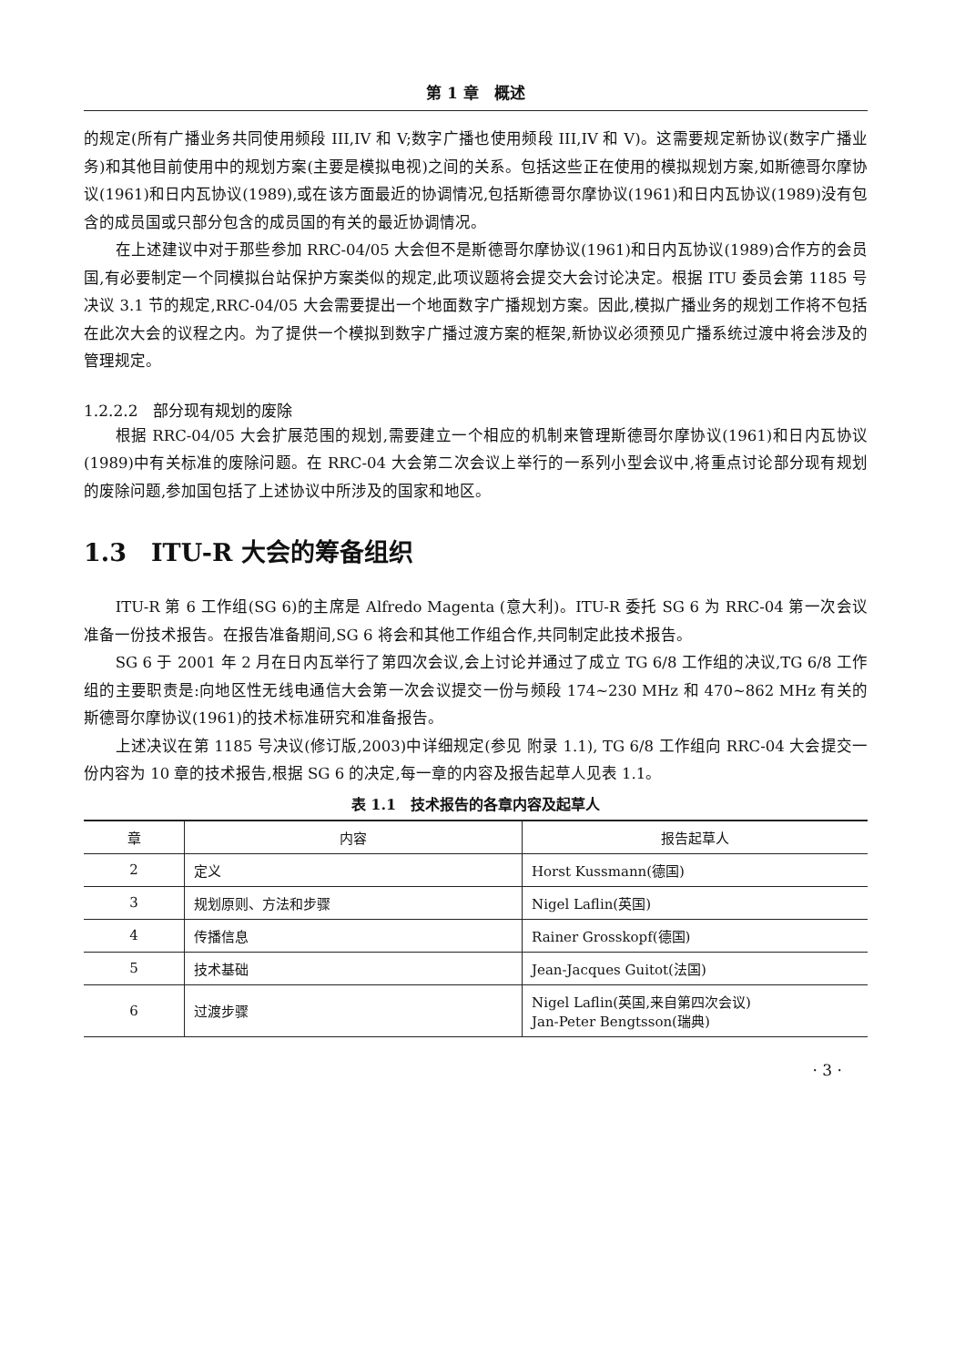第 1 章　概述
的规定(所有广播业务共同使用频段 III,IV 和 V;数字广播也使用频段 III,IV 和 V)。这需要规定新协议(数字广播业务)和其他目前使用中的规划方案(主要是模拟电视)之间的关系。包括这些正在使用的模拟规划方案,如斯德哥尔摩协议(1961)和日内瓦协议(1989),或在该方面最近的协调情况,包括斯德哥尔摩协议(1961)和日内瓦协议(1989)没有包含的成员国或只部分包含的成员国的有关的最近协调情况。
在上述建议中对于那些参加 RRC-04/05 大会但不是斯德哥尔摩协议(1961)和日内瓦协议(1989)合作方的会员国,有必要制定一个同模拟台站保护方案类似的规定,此项议题将会提交大会讨论决定。根据 ITU 委员会第 1185 号决议 3.1 节的规定,RRC-04/05 大会需要提出一个地面数字广播规划方案。因此,模拟广播业务的规划工作将不包括在此次大会的议程之内。为了提供一个模拟到数字广播过渡方案的框架,新协议必须预见广播系统过渡中将会涉及的管理规定。
1.2.2.2　部分现有规划的废除
根据 RRC-04/05 大会扩展范围的规划,需要建立一个相应的机制来管理斯德哥尔摩协议(1961)和日内瓦协议(1989)中有关标准的废除问题。在 RRC-04 大会第二次会议上举行的一系列小型会议中,将重点讨论部分现有规划的废除问题,参加国包括了上述协议中所涉及的国家和地区。
1.3　ITU-R 大会的筹备组织
ITU-R 第 6 工作组(SG 6)的主席是 Alfredo Magenta (意大利)。ITU-R 委托 SG 6 为 RRC-04 第一次会议准备一份技术报告。在报告准备期间,SG 6 将会和其他工作组合作,共同制定此技术报告。
SG 6 于 2001 年 2 月在日内瓦举行了第四次会议,会上讨论并通过了成立 TG 6/8 工作组的决议,TG 6/8 工作组的主要职责是:向地区性无线电通信大会第一次会议提交一份与频段 174~230 MHz 和 470~862 MHz 有关的斯德哥尔摩协议(1961)的技术标准研究和准备报告。
上述决议在第 1185 号决议(修订版,2003)中详细规定(参见 附录 1.1), TG 6/8 工作组向 RRC-04 大会提交一份内容为 10 章的技术报告,根据 SG 6 的决定,每一章的内容及报告起草人见表 1.1。
表 1.1　技术报告的各章内容及起草人
| 章 | 内容 | 报告起草人 |
| --- | --- | --- |
| 2 | 定义 | Horst Kussmann(德国) |
| 3 | 规划原则、方法和步骤 | Nigel Laflin(英国) |
| 4 | 传播信息 | Rainer Grosskopf(德国) |
| 5 | 技术基础 | Jean-Jacques Guitot(法国) |
| 6 | 过渡步骤 | Nigel Laflin(英国,来自第四次会议) Jan-Peter Bengtsson(瑞典) |
· 3 ·